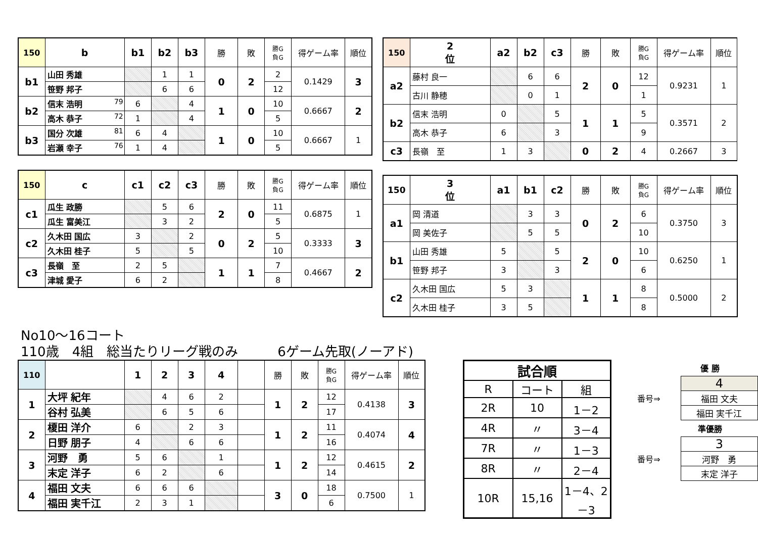| 150 | b | b1 | b2 | b3 | 勝 | 敗 | 勝G 負G | 得ゲーム率 | 順位 |
| b1 | 山田 秀雄 | | 1 | 1 | 0 | 2 | 2 | 0.1429 | 3 |
| | 笹野 邦子 | | 6 | 6 | | | 12 | | |
| b2 | 信末 浩明 79 | 6 | | 4 | 1 | 0 | 10 | 0.6667 | 2 |
| | 高木 恭子 72 | 1 | | 4 | | | 5 | | |
| b3 | 国分 次雄 81 | 6 | 4 | | 1 | 0 | 10 | 0.6667 | 1 |
| | 岩瀬 幸子 76 | 1 | 4 | | | | 5 | | |
| 150 | c | c1 | c2 | c3 | 勝 | 敗 | 勝G 負G | 得ゲーム率 | 順位 |
| c1 | 瓜生 政勝 | | 5 | 6 | 2 | 0 | 11 | 0.6875 | 1 |
| | 瓜生 富美江 | | 3 | 2 | | | 5 | | |
| c2 | 久木田 国広 | 3 | | 2 | 0 | 2 | 5 | 0.3333 | 3 |
| | 久木田 桂子 | 5 | | 5 | | | 10 | | |
| c3 | 長嶺 至 | 2 | 5 | | 1 | 1 | 7 | 0.4667 | 2 |
| | 津城 愛子 | 6 | 2 | | | | 8 | | |
| 150 | 2 位 | a2 | b2 | c3 | 勝 | 敗 | 勝G 負G | 得ゲーム率 | 順位 |
| a2 | 藤村 良一 | | 6 | 6 | 2 | 0 | 12 | 0.9231 | 1 |
| | 古川 静穂 | | 0 | 1 | | | 1 | | |
| b2 | 信末 浩明 | 0 | | 5 | 1 | 1 | 5 | 0.3571 | 2 |
| | 高木 恭子 | 6 | | 3 | | | 9 | | |
| c3 | 長嶺 至 | 1 | 3 | | 0 | 2 | 4 | 0.2667 | 3 |
| 150 | 3 位 | a1 | b1 | c2 | 勝 | 敗 | 勝G 負G | 得ゲーム率 | 順位 |
| a1 | 岡 清道 | | 3 | 3 | 0 | 2 | 6 | 0.3750 | 3 |
| | 岡 美佐子 | | 5 | 5 | | | 10 | | |
| b1 | 山田 秀雄 | 5 | | 5 | 2 | 0 | 10 | 0.6250 | 1 |
| | 笹野 邦子 | 3 | | 3 | | | 6 | | |
| c2 | 久木田 国広 | 5 | 3 | | 1 | 1 | 8 | 0.5000 | 2 |
| | 久木田 桂子 | 3 | 5 | | | | 8 | | |
No10～16コート
110歳　4組　総当たりリーグ戦のみ　　　6ゲーム先取(ノーアド)
| 110 | | 1 | 2 | 3 | 4 | | 勝 | 敗 | 勝G 負G | 得ゲーム率 | 順位 |
| 1 | 大坪 紀年 | | 4 | 6 | 2 | | 1 | 2 | 12 | 0.4138 | 3 |
| | 谷村 弘美 | | 6 | 5 | 6 | | | | 17 | | |
| 2 | 榎田 洋介 | 6 | | 2 | 3 | | 1 | 2 | 11 | 0.4074 | 4 |
| | 日野 朋子 | 4 | | 6 | 6 | | | | 16 | | |
| 3 | 河野 勇 | 5 | 6 | | 1 | | 1 | 2 | 12 | 0.4615 | 2 |
| | 末定 洋子 | 6 | 2 | | 6 | | | | 14 | | |
| 4 | 福田 文夫 | 6 | 6 | 6 | | | 3 | 0 | 18 | 0.7500 | 1 |
| | 福田 実千江 | 2 | 3 | 1 | | | | | 6 | | |
| 試合順 | | |
| --- | --- | --- |
| R | コート | 組 |
| 2R | 10 | 1－2 |
| 4R | 〃 | 3－4 |
| 7R | 〃 | 1－3 |
| 8R | 〃 | 2－4 |
| 10R | 15,16 | 1－4、2－3 |
優 勝
番号⇒
| 4 |
| 福田 文夫 |
| 福田 実千江 |
準優勝
番号⇒
| 3 |
| 河野 勇 |
| 末定 洋子 |